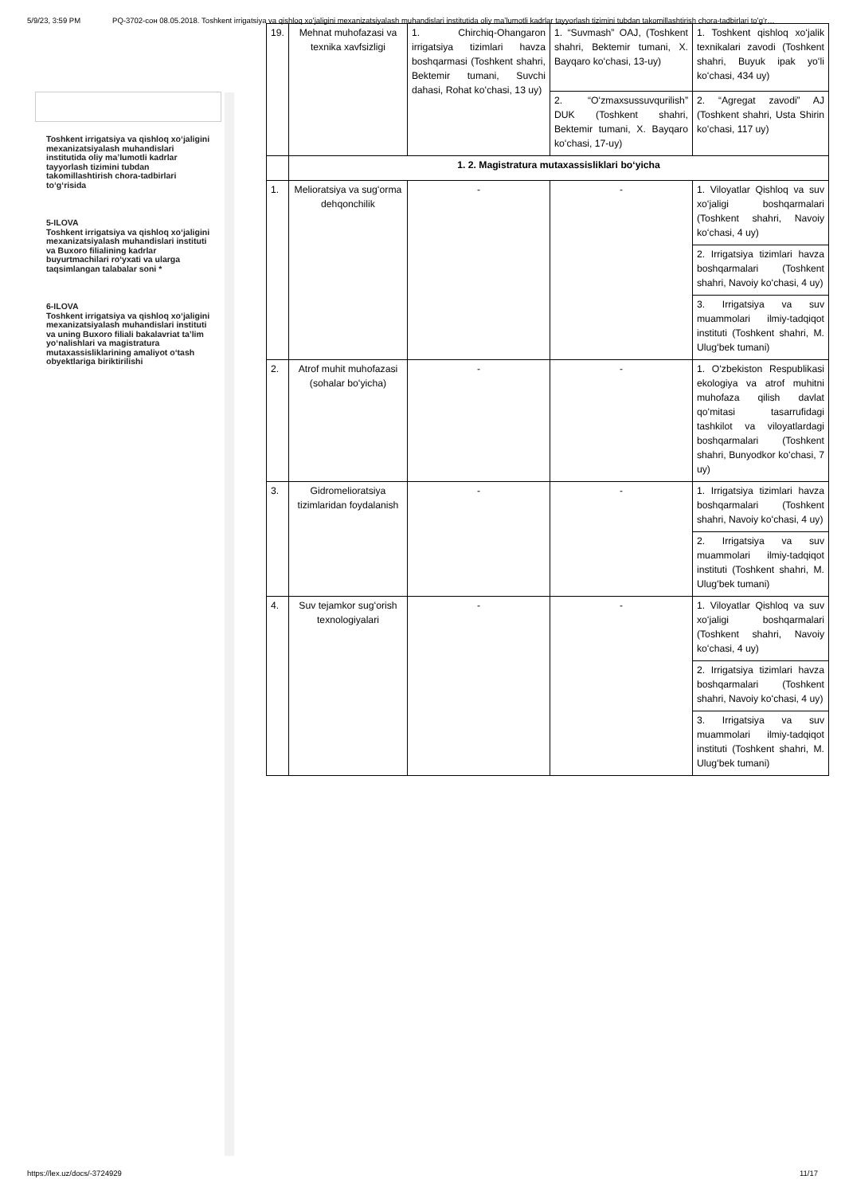5/9/23, 3:59 PM PQ-3702-сон 08.05.2018. Toshkent irrigatsiya va qishloq xoʻjaligini mexanizatsiyalash muhandislari institutida oliy maʼlumotli kadrlar tayyorlash tizimini tubdan takomillashtirish chora-tadbirlari toʻgʻr…
Toshkent irrigatsiya va qishloq xoʻjaligini mexanizatsiyalash muhandislari institutida oliy maʼlumotli kadrlar tayyorlash tizimini tubdan takomillashtirish chora-tadbirlari toʻgʻrisida
5-ILOVA
Toshkent irrigatsiya va qishloq xoʻjaligini mexanizatsiyalash muhandislari instituti va Buxoro filialining kadrlar buyurtmachilari roʻyxati va ularga taqsimlangan talabalar soni *
6-ILOVA
Toshkent irrigatsiya va qishloq xoʻjaligini mexanizatsiyalash muhandislari instituti va uning Buxoro filiali bakalavriat taʼlim yoʻnalishlari va magistratura mutaxassisliklarining amaliyot oʻtash obyektlariga biriktirilishi
| 19. | Mehnat muhofazasi va texnika xavfsizligi | 1. Chirchiq-Ohangaron irrigatsiya tizimlari havza boshqarmasi (Toshkent shahri, Bektemir tumani, Suvchi dahasi, Rohat koʻchasi, 13 uy) | 1. “Suvmash” OAJ, (Toshkent shahri, Bektemir tumani, X. Bayqaro koʻchasi, 13-uy) | 1. Toshkent qishloq xoʻjalik texnikalari zavodi (Toshkent shahri, Buyuk ipak yoʻli koʻchasi, 434 uy) |
| | | | 2. “Oʻzmaxsussuvqurilish” DUK (Toshkent shahri, Bektemir tumani, X. Bayqaro koʻchasi, 17-uy) | 2. “Agregat zavodi” AJ (Toshkent shahri, Usta Shirin koʻchasi, 117 uy) |
| | 1. 2. Magistratura mutaxassisliklari boʻyicha | | | |
| 1. | Melioratsiya va sugʻorma dehqonchilik | - | - | 1. Viloyatlar Qishloq va suv xoʻjaligi boshqarmalari (Toshkent shahri, Navoiy koʻchasi, 4 uy) |
| | | | | 2. Irrigatsiya tizimlari havza boshqarmalari (Toshkent shahri, Navoiy koʻchasi, 4 uy) |
| | | | | 3. Irrigatsiya va suv muammolari ilmiy-tadqiqot instituti (Toshkent shahri, M. Ulugʻbek tumani) |
| 2. | Atrof muhit muhofazasi (sohalar boʻyicha) | - | - | 1. Oʻzbekiston Respublikasi ekologiya va atrof muhitni muhofaza qilish davlat qoʻmitasi tasarrufidagi tashkilot va viloyatlardagi boshqarmalari (Toshkent shahri, Bunyodkor koʻchasi, 7 uy) |
| 3. | Gidromelioratsiya tizimlaridan foydalanish | - | - | 1. Irrigatsiya tizimlari havza boshqarmalari (Toshkent shahri, Navoiy koʻchasi, 4 uy) |
| | | | | 2. Irrigatsiya va suv muammolari ilmiy-tadqiqot instituti (Toshkent shahri, M. Ulugʻbek tumani) |
| 4. | Suv tejamkor sugʻorish texnologiyalari | - | - | 1. Viloyatlar Qishloq va suv xoʻjaligi boshqarmalari (Toshkent shahri, Navoiy koʻchasi, 4 uy) |
| | | | | 2. Irrigatsiya tizimlari havza boshqarmalari (Toshkent shahri, Navoiy koʻchasi, 4 uy) |
| | | | | 3. Irrigatsiya va suv muammolari ilmiy-tadqiqot instituti (Toshkent shahri, M. Ulugʻbek tumani) |
https://lex.uz/docs/-3724929 11/17